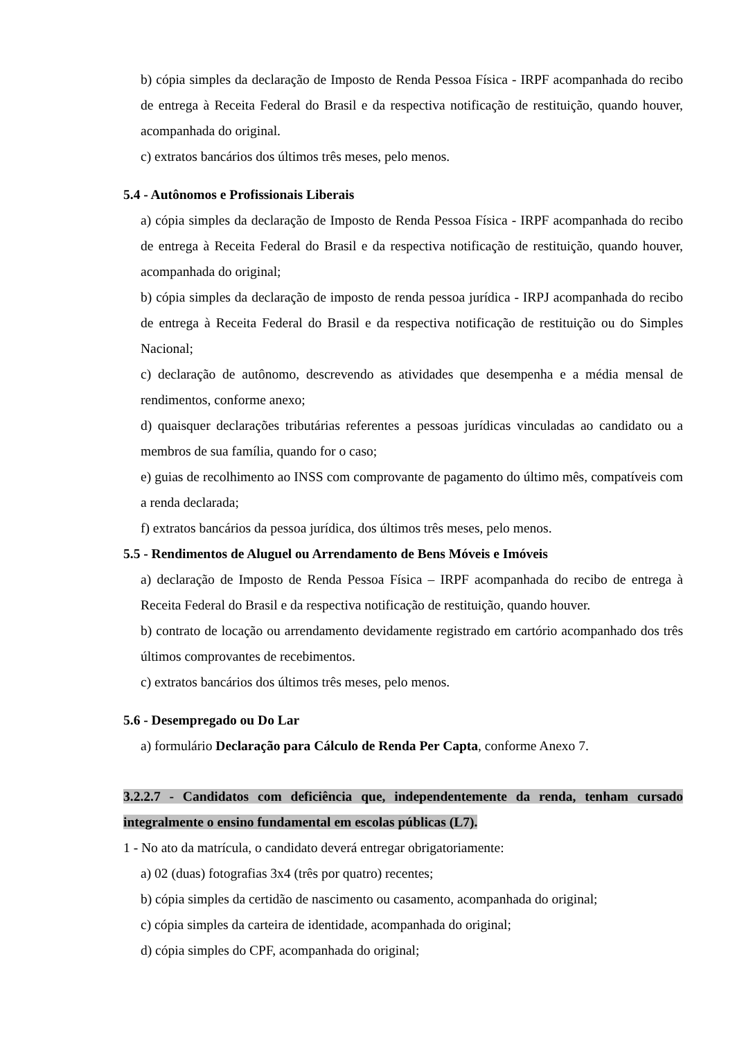b) cópia simples da declaração de Imposto de Renda Pessoa Física - IRPF acompanhada do recibo de entrega à Receita Federal do Brasil e da respectiva notificação de restituição, quando houver, acompanhada do original.
c) extratos bancários dos últimos três meses, pelo menos.
5.4 - Autônomos e Profissionais Liberais
a) cópia simples da declaração de Imposto de Renda Pessoa Física - IRPF acompanhada do recibo de entrega à Receita Federal do Brasil e da respectiva notificação de restituição, quando houver, acompanhada do original;
b) cópia simples da declaração de imposto de renda pessoa jurídica - IRPJ acompanhada do recibo de entrega à Receita Federal do Brasil e da respectiva notificação de restituição ou do Simples Nacional;
c) declaração de autônomo, descrevendo as atividades que desempenha e a média mensal de rendimentos, conforme anexo;
d) quaisquer declarações tributárias referentes a pessoas jurídicas vinculadas ao candidato ou a membros de sua família, quando for o caso;
e) guias de recolhimento ao INSS com comprovante de pagamento do último mês, compatíveis com a renda declarada;
f) extratos bancários da pessoa jurídica, dos últimos três meses, pelo menos.
5.5 - Rendimentos de Aluguel ou Arrendamento de Bens Móveis e Imóveis
a) declaração de Imposto de Renda Pessoa Física – IRPF acompanhada do recibo de entrega à Receita Federal do Brasil e da respectiva notificação de restituição, quando houver.
b) contrato de locação ou arrendamento devidamente registrado em cartório acompanhado dos três últimos comprovantes de recebimentos.
c) extratos bancários dos últimos três meses, pelo menos.
5.6 - Desempregado ou Do Lar
a) formulário Declaração para Cálculo de Renda Per Capta, conforme Anexo 7.
3.2.2.7 - Candidatos com deficiência que, independentemente da renda, tenham cursado integralmente o ensino fundamental em escolas públicas (L7).
1 - No ato da matrícula, o candidato deverá entregar obrigatoriamente:
a) 02 (duas) fotografias 3x4 (três por quatro) recentes;
b) cópia simples da certidão de nascimento ou casamento, acompanhada do original;
c) cópia simples da carteira de identidade, acompanhada do original;
d) cópia simples do CPF, acompanhada do original;